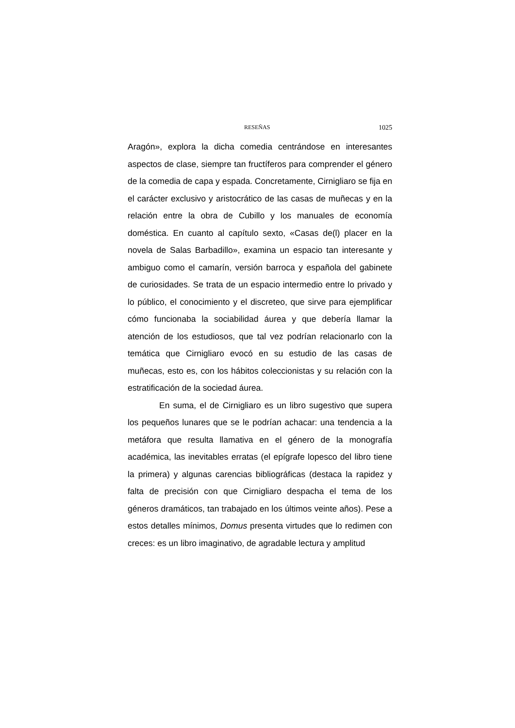RESEÑAS 1025
Aragón», explora la dicha comedia centrándose en interesantes aspectos de clase, siempre tan fructíferos para comprender el género de la comedia de capa y espada. Concretamente, Cirnigliaro se fija en el carácter exclusivo y aristocrático de las casas de muñecas y en la relación entre la obra de Cubillo y los manuales de economía doméstica. En cuanto al capítulo sexto, «Casas de(l) placer en la novela de Salas Barbadillo», examina un espacio tan interesante y ambiguo como el camarín, versión barroca y española del gabinete de curiosidades. Se trata de un espacio intermedio entre lo privado y lo público, el conocimiento y el discreteo, que sirve para ejemplificar cómo funcionaba la sociabilidad áurea y que debería llamar la atención de los estudiosos, que tal vez podrían relacionarlo con la temática que Cirnigliaro evocó en su estudio de las casas de muñecas, esto es, con los hábitos coleccionistas y su relación con la estratificación de la sociedad áurea.
En suma, el de Cirnigliaro es un libro sugestivo que supera los pequeños lunares que se le podrían achacar: una tendencia a la metáfora que resulta llamativa en el género de la monografía académica, las inevitables erratas (el epígrafe lopesco del libro tiene la primera) y algunas carencias bibliográficas (destaca la rapidez y falta de precisión con que Cirnigliaro despacha el tema de los géneros dramáticos, tan trabajado en los últimos veinte años). Pese a estos detalles mínimos, Domus presenta virtudes que lo redimen con creces: es un libro imaginativo, de agradable lectura y amplitud